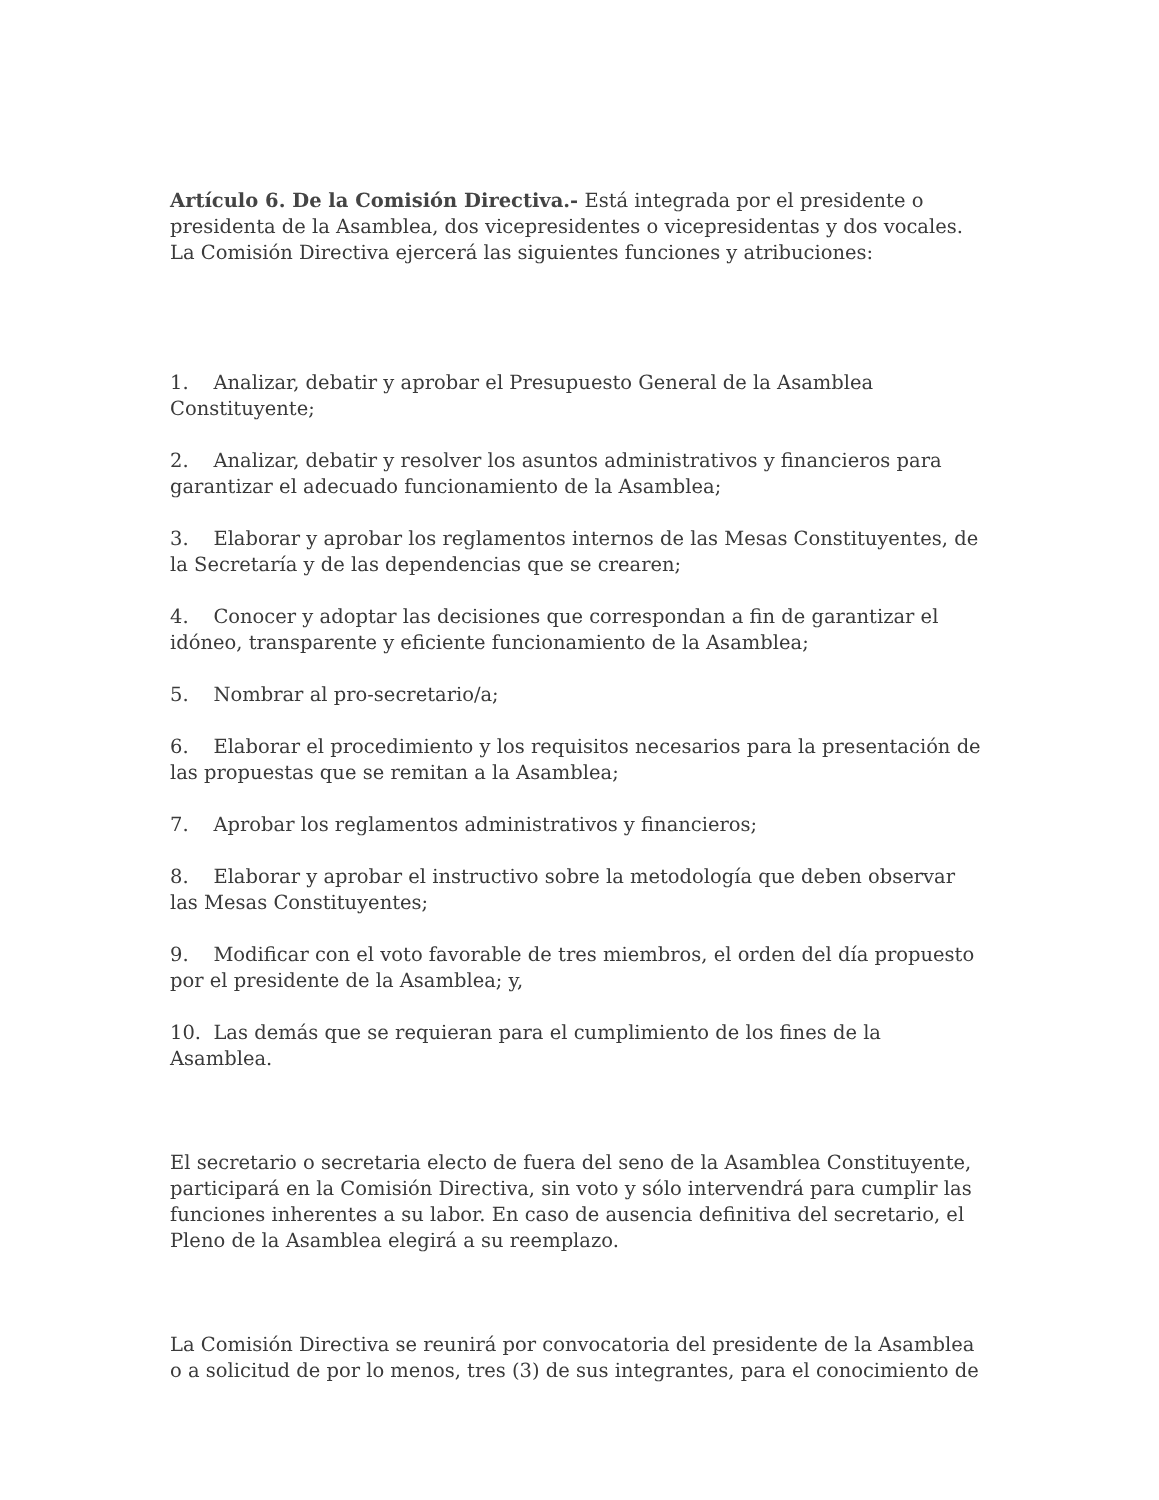Artículo 6. De la Comisión Directiva.- Está integrada por el presidente o presidenta de la Asamblea, dos vicepresidentes o vicepresidentas y dos vocales. La Comisión Directiva ejercerá las siguientes funciones y atribuciones:
1. Analizar, debatir y aprobar el Presupuesto General de la Asamblea Constituyente;
2. Analizar, debatir y resolver los asuntos administrativos y financieros para garantizar el adecuado funcionamiento de la Asamblea;
3. Elaborar y aprobar los reglamentos internos de las Mesas Constituyentes, de la Secretaría y de las dependencias que se crearen;
4. Conocer y adoptar las decisiones que correspondan a fin de garantizar el idóneo, transparente y eficiente funcionamiento de la Asamblea;
5. Nombrar al pro-secretario/a;
6. Elaborar el procedimiento y los requisitos necesarios para la presentación de las propuestas que se remitan a la Asamblea;
7. Aprobar los reglamentos administrativos y financieros;
8. Elaborar y aprobar el instructivo sobre la metodología que deben observar las Mesas Constituyentes;
9. Modificar con el voto favorable de tres miembros, el orden del día propuesto por el presidente de la Asamblea; y,
10. Las demás que se requieran para el cumplimiento de los fines de la Asamblea.
El secretario o secretaria electo de fuera del seno de la Asamblea Constituyente, participará en la Comisión Directiva, sin voto y sólo intervendrá para cumplir las funciones inherentes a su labor. En caso de ausencia definitiva del secretario, el Pleno de la Asamblea elegirá a su reemplazo.
La Comisión Directiva se reunirá por convocatoria del presidente de la Asamblea o a solicitud de por lo menos, tres (3) de sus integrantes, para el conocimiento de